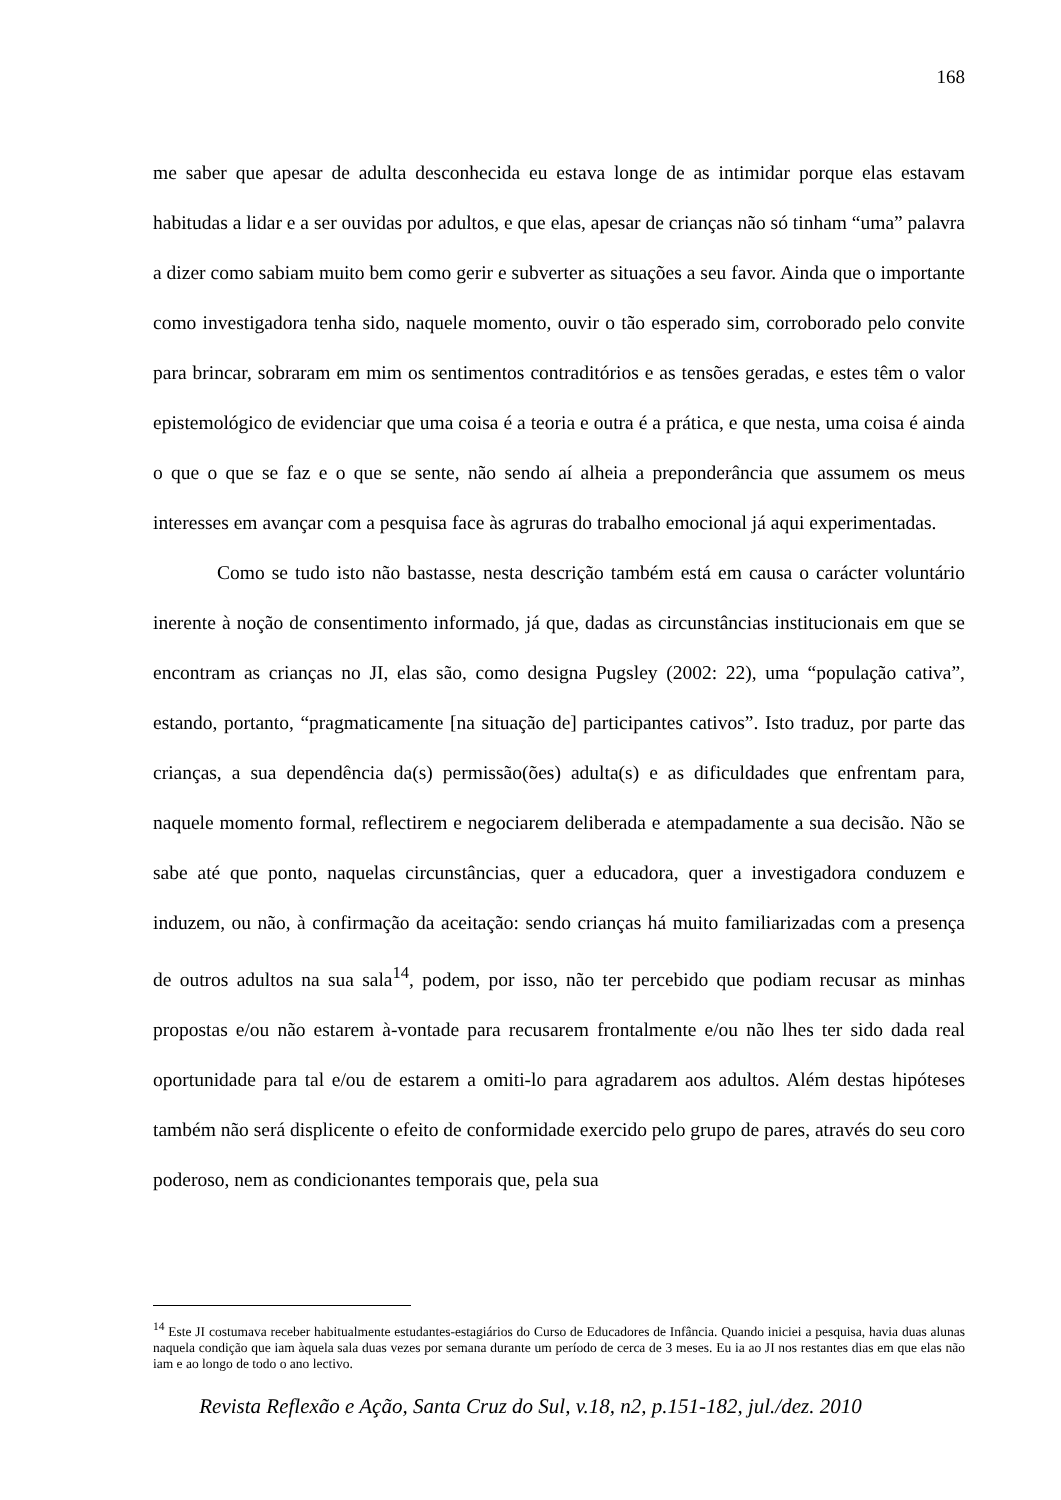168
me saber que apesar de adulta desconhecida eu estava longe de as intimidar porque elas estavam habitudas a lidar e a ser ouvidas por adultos, e que elas, apesar de crianças não só tinham “uma” palavra a dizer como sabiam muito bem como gerir e subverter as situações a seu favor. Ainda que o importante como investigadora tenha sido, naquele momento, ouvir o tão esperado sim, corroborado pelo convite para brincar, sobraram em mim os sentimentos contraditórios e as tensões geradas, e estes têm o valor epistemológico de evidenciar que uma coisa é a teoria e outra é a prática, e que nesta, uma coisa é ainda o que o que se faz e o que se sente, não sendo aí alheia a preponderância que assumem os meus interesses em avançar com a pesquisa face às agruras do trabalho emocional já aqui experimentadas.
Como se tudo isto não bastasse, nesta descrição também está em causa o carácter voluntário inerente à noção de consentimento informado, já que, dadas as circunstâncias institucionais em que se encontram as crianças no JI, elas são, como designa Pugsley (2002: 22), uma “população cativa”, estando, portanto, “pragmaticamente [na situação de] participantes cativos”. Isto traduz, por parte das crianças, a sua dependência da(s) permissão(ões) adulta(s) e as dificuldades que enfrentam para, naquele momento formal, reflectirem e negociarem deliberada e atempadamente a sua decisão. Não se sabe até que ponto, naquelas circunstâncias, quer a educadora, quer a investigadora conduzem e induzem, ou não, à confirmação da aceitação: sendo crianças há muito familiarizadas com a presença de outros adultos na sua sala<sup>14</sup>, podem, por isso, não ter percebido que podiam recusar as minhas propostas e/ou não estarem à-vontade para recusarem frontalmente e/ou não lhes ter sido dada real oportunidade para tal e/ou de estarem a omiti-lo para agradarem aos adultos. Além destas hipóteses também não será displicente o efeito de conformidade exercido pelo grupo de pares, através do seu coro poderoso, nem as condicionantes temporais que, pela sua
<sup>14</sup> Este JI costumava receber habitualmente estudantes-estagiários do Curso de Educadores de Infância. Quando iniciei a pesquisa, havia duas alunas naquela condição que iam àquela sala duas vezes por semana durante um período de cerca de 3 meses. Eu ia ao JI nos restantes dias em que elas não iam e ao longo de todo o ano lectivo.
Revista Reflexão e Ação, Santa Cruz do Sul, v.18, n2, p.151-182, jul./dez. 2010